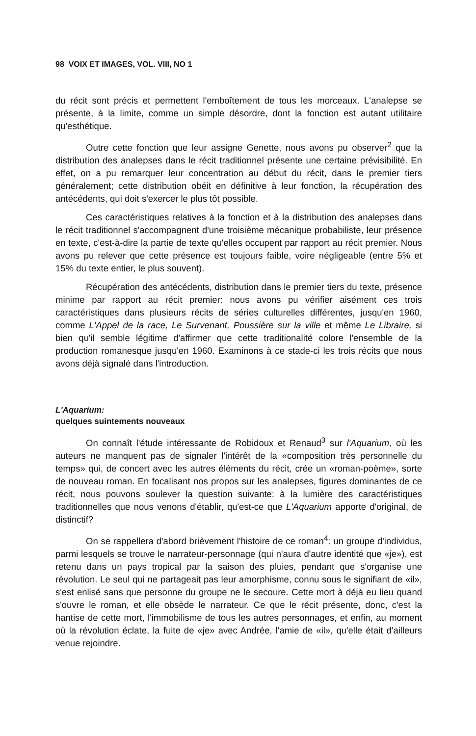98 VOIX ET IMAGES, VOL. VIII, NO 1
du récit sont précis et permettent l'emboîtement de tous les morceaux. L'analepse se présente, à la limite, comme un simple désordre, dont la fonction est autant utilitaire qu'esthétique.
Outre cette fonction que leur assigne Genette, nous avons pu observer<sup>2</sup> que la distribution des analepses dans le récit traditionnel présente une certaine prévisibilité. En effet, on a pu remarquer leur concentration au début du récit, dans le premier tiers généralement; cette distribution obéit en définitive à leur fonction, la récupération des antécédents, qui doit s'exercer le plus tôt possible.
Ces caractéristiques relatives à la fonction et à la distribution des analepses dans le récit traditionnel s'accompagnent d'une troisième mécanique probabiliste, leur présence en texte, c'est-à-dire la partie de texte qu'elles occupent par rapport au récit premier. Nous avons pu relever que cette présence est toujours faible, voire négligeable (entre 5% et 15% du texte entier, le plus souvent).
Récupération des antécédents, distribution dans le premier tiers du texte, présence minime par rapport au récit premier: nous avons pu vérifier aisément ces trois caractéristiques dans plusieurs récits de séries culturelles différentes, jusqu'en 1960, comme L'Appel de la race, Le Survenant, Poussière sur la ville et même Le Libraire, si bien qu'il semble légitime d'affirmer que cette traditionalité colore l'ensemble de la production romanesque jusqu'en 1960. Examinons à ce stade-ci les trois récits que nous avons déjà signalé dans l'introduction.
L'Aquarium:
quelques suintements nouveaux
On connaît l'étude intéressante de Robidoux et Renaud<sup>3</sup> sur l'Aquarium, où les auteurs ne manquent pas de signaler l'intérêt de la «composition très personnelle du temps» qui, de concert avec les autres éléments du récit, crée un «roman-poème», sorte de nouveau roman. En focalisant nos propos sur les analepses, figures dominantes de ce récit, nous pouvons soulever la question suivante: à la lumière des caractéristiques traditionnelles que nous venons d'établir, qu'est-ce que L'Aquarium apporte d'original, de distinctif?
On se rappellera d'abord brièvement l'histoire de ce roman<sup>4</sup>: un groupe d'individus, parmi lesquels se trouve le narrateur-personnage (qui n'aura d'autre identité que «je»), est retenu dans un pays tropical par la saison des pluies, pendant que s'organise une révolution. Le seul qui ne partageait pas leur amorphisme, connu sous le signifiant de «il», s'est enlisé sans que personne du groupe ne le secoure. Cette mort à déjà eu lieu quand s'ouvre le roman, et elle obsède le narrateur. Ce que le récit présente, donc, c'est la hantise de cette mort, l'immobilisme de tous les autres personnages, et enfin, au moment où la révolution éclate, la fuite de «je» avec Andrée, l'amie de «il», qu'elle était d'ailleurs venue rejoindre.